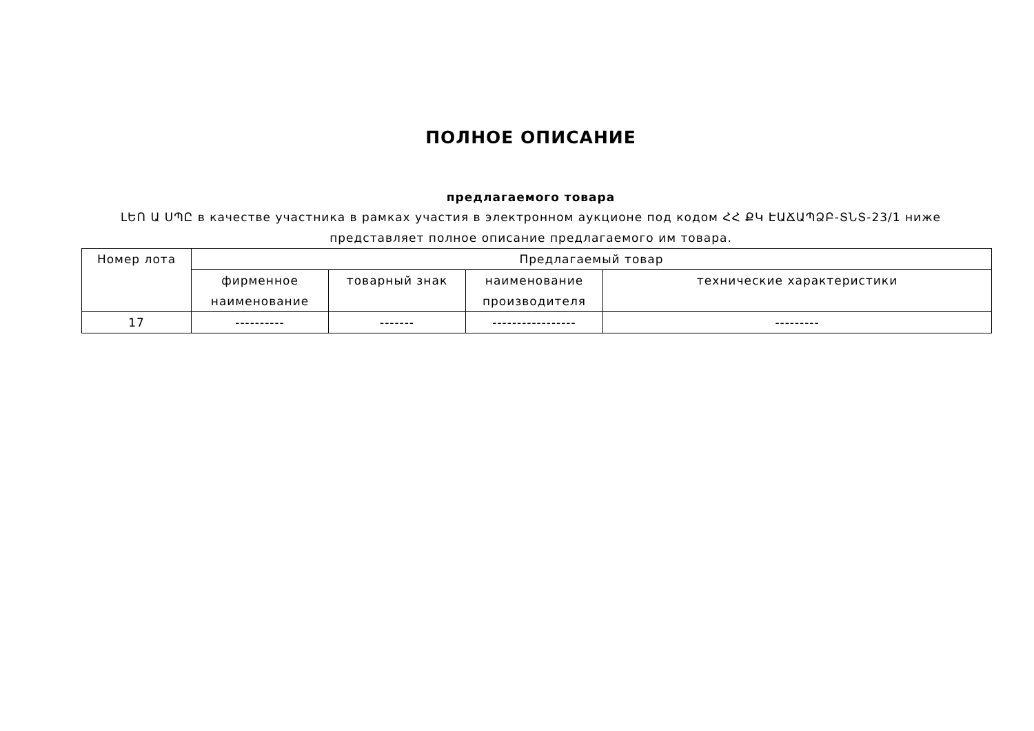ПОЛНОЕ ОПИСАНИЕ
предлагаемого товара
ԼԵՈ Ա ՍՊԸ в качестве участника в рамках участия в электронном аукционе под кодом ՀՀ ՔԿ ԷԱՃԱՊՁԲ-ՏՆՏ-23/1 ниже представляет полное описание предлагаемого им товара.
| Номер лота | Предлагаемый товар | | | |
| --- | --- | --- | --- | --- |
| | фирменное наименование | товарный знак | наименование производителя | технические характеристики |
| 17 | ---------- | ------- | ----------------- | --------- |